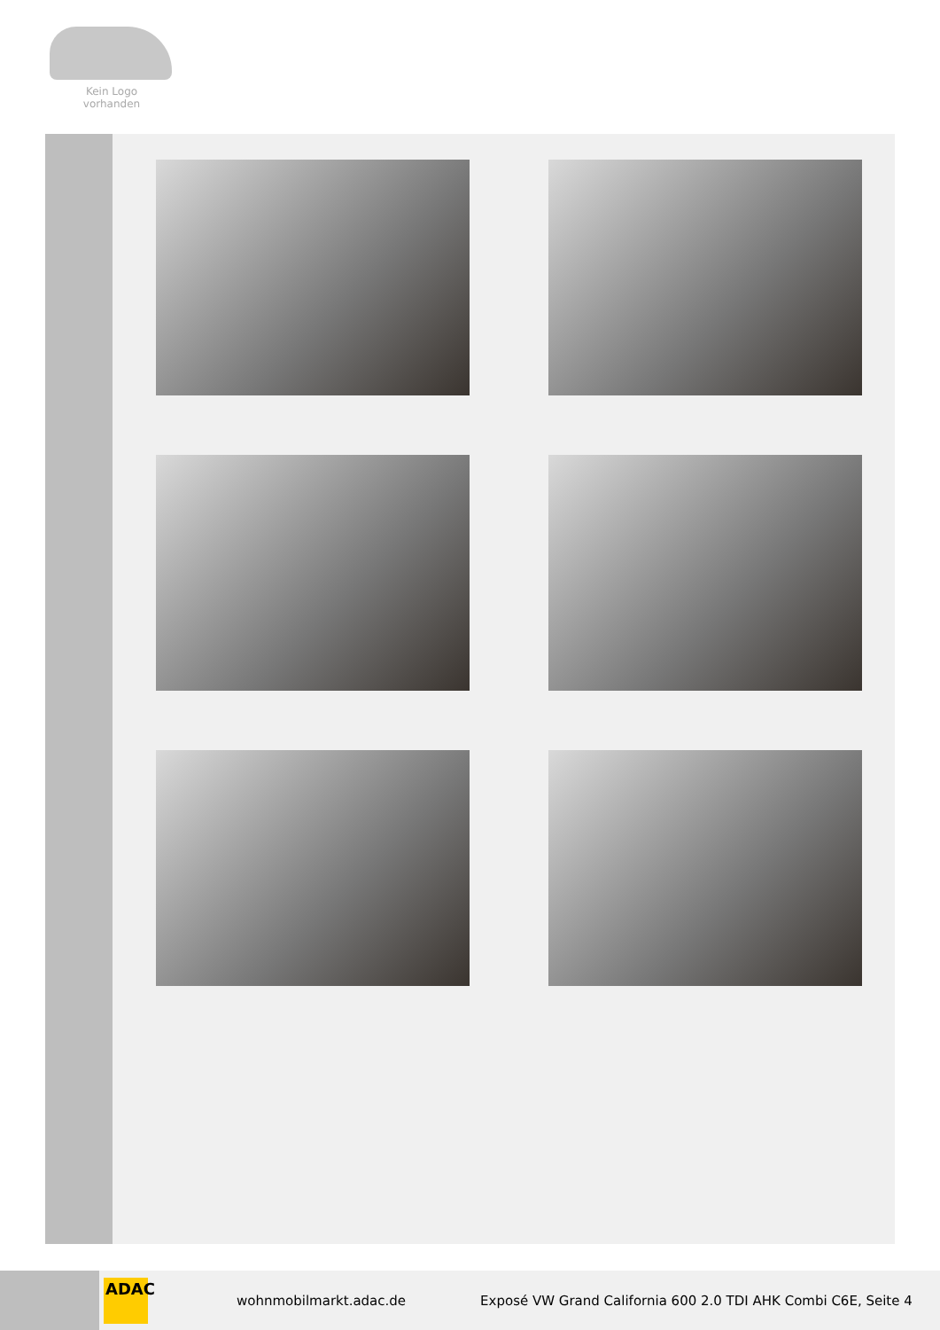Kein Logo
vorhanden
ADAC
wohnmobilmarkt.adac.de
Exposé VW Grand California 600 2.0 TDI AHK Combi C6E, Seite 4